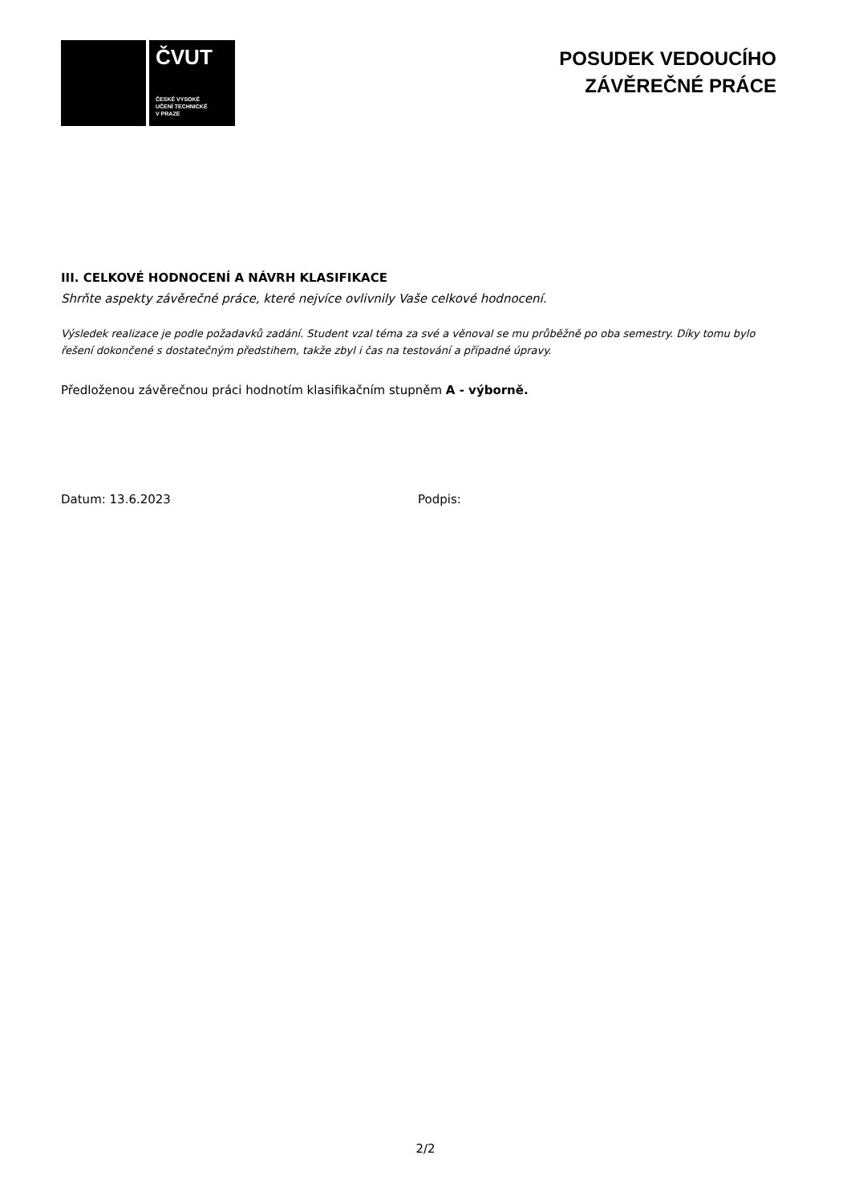ČVUT
ČESKÉ VYSOKÉ
UČENÍ TECHNICKÉ
V PRAZE
POSUDEK VEDOUCÍHO
ZÁVĚREČNÉ PRÁCE
III. CELKOVÉ HODNOCENÍ A NÁVRH KLASIFIKACE
Shrňte aspekty závěrečné práce, které nejvíce ovlivnily Vaše celkové hodnocení.
Výsledek realizace je podle požadavků zadání. Student vzal téma za své a věnoval se mu průběžně po oba semestry. Díky tomu bylo řešení dokončené s dostatečným předstihem, takže zbyl i čas na testování a případné úpravy.
Předloženou závěrečnou práci hodnotím klasifikačním stupněm A - výborně.
Datum: 13.6.2023 Podpis:
2/2